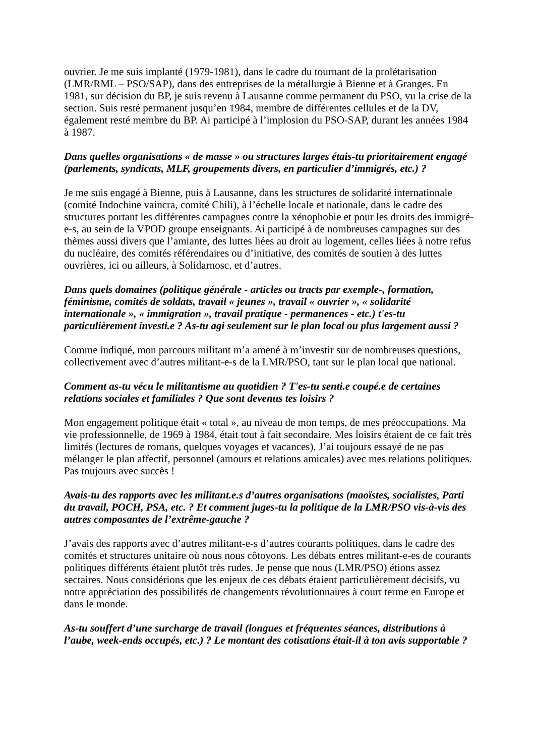ouvrier. Je me suis implanté (1979-1981), dans le cadre du tournant de la prolétarisation (LMR/RML – PSO/SAP), dans des entreprises de la métallurgie à Bienne et à Granges. En 1981, sur décision du BP, je suis revenu à Lausanne comme permanent du PSO, vu la crise de la section. Suis resté permanent jusqu’en 1984, membre de différentes cellules et de la DV, également resté membre du BP. Ai participé à l’implosion du PSO-SAP, durant les années 1984 à 1987.
Dans quelles organisations « de masse » ou structures larges étais-tu prioritairement engagé (parlements, syndicats, MLF, groupements divers, en particulier d’immigrés, etc.) ?
Je me suis engagé à Bienne, puis à Lausanne, dans les structures de solidarité internationale (comité Indochine vaincra, comité Chili), à l’échelle locale et nationale, dans le cadre des structures portant les différentes campagnes contre la xénophobie et pour les droits des immigré-e-s, au sein de la VPOD groupe enseignants. Ai participé à de nombreuses campagnes sur des thèmes aussi divers que l’amiante, des luttes liées au droit au logement, celles liées à notre refus du nucléaire, des comités référendaires ou d’initiative, des comités de soutien à des luttes ouvrières, ici ou ailleurs, à Solidarnosc, et d’autres.
Dans quels domaines (politique générale - articles ou tracts par exemple-, formation, féminisme, comités de soldats, travail « jeunes », travail « ouvrier », « solidarité internationale », « immigration », travail pratique - permanences - etc.) t'es-tu particulièrement investi.e ? As-tu agi seulement sur le plan local ou plus largement aussi ?
Comme indiqué, mon parcours militant m’a amené à m’investir sur de nombreuses questions, collectivement avec d’autres militant-e-s de la LMR/PSO, tant sur le plan local que national.
Comment as-tu vécu le militantisme au quotidien ? T'es-tu senti.e coupé.e de certaines relations sociales et familiales ? Que sont devenus tes loisirs ?
Mon engagement politique était « total », au niveau de mon temps, de mes préoccupations. Ma vie professionnelle, de 1969 à 1984, était tout à fait secondaire. Mes loisirs étaient de ce fait très limités (lectures de romans, quelques voyages et vacances), J’ai toujours essayé de ne pas mélanger le plan affectif, personnel (amours et relations amicales) avec mes relations politiques. Pas toujours avec succès !
Avais-tu des rapports avec les militant.e.s d’autres organisations (maoïstes, socialistes, Parti du travail, POCH, PSA, etc. ? Et comment juges-tu la politique de la LMR/PSO vis-à-vis des autres composantes de l’extrême-gauche ?
J’avais des rapports avec d’autres militant-e-s d’autres courants politiques, dans le cadre des comités et structures unitaire où nous nous côtoyons. Les débats entres militant-e-es de courants politiques différents étaient plutôt très rudes. Je pense que nous (LMR/PSO) étions assez sectaires. Nous considérions que les enjeux de ces débats étaient particulièrement décisifs, vu notre appréciation des possibilités de changements révolutionnaires à court terme en Europe et dans le monde.
As-tu souffert d’une surcharge de travail (longues et fréquentes séances, distributions à l’aube, week-ends occupés, etc.) ? Le montant des cotisations était-il à ton avis supportable ?